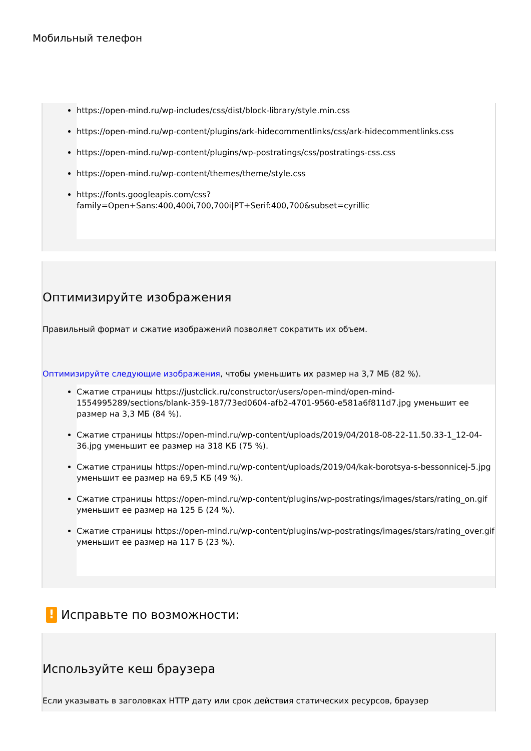Мобильный телефон
https://open-mind.ru/wp-includes/css/dist/block-library/style.min.css
https://open-mind.ru/wp-content/plugins/ark-hidecommentlinks/css/ark-hidecommentlinks.css
https://open-mind.ru/wp-content/plugins/wp-postratings/css/postratings-css.css
https://open-mind.ru/wp-content/themes/theme/style.css
https://fonts.googleapis.com/css?family=Open+Sans:400,400i,700,700i|PT+Serif:400,700&subset=cyrillic
Оптимизируйте изображения
Правильный формат и сжатие изображений позволяет сократить их объем.
Оптимизируйте следующие изображения, чтобы уменьшить их размер на 3,7 МБ (82 %).
Сжатие страницы https://justclick.ru/constructor/users/open-mind/open-mind-1554995289/sections/blank-359-187/73ed0604-afb2-4701-9560-e581a6f811d7.jpg уменьшит ее размер на 3,3 МБ (84 %).
Сжатие страницы https://open-mind.ru/wp-content/uploads/2019/04/2018-08-22-11.50.33-1_12-04-36.jpg уменьшит ее размер на 318 КБ (75 %).
Сжатие страницы https://open-mind.ru/wp-content/uploads/2019/04/kak-borotsya-s-bessonnicej-5.jpg уменьшит ее размер на 69,5 КБ (49 %).
Сжатие страницы https://open-mind.ru/wp-content/plugins/wp-postratings/images/stars/rating_on.gif уменьшит ее размер на 125 Б (24 %).
Сжатие страницы https://open-mind.ru/wp-content/plugins/wp-postratings/images/stars/rating_over.gif уменьшит ее размер на 117 Б (23 %).
! Исправьте по возможности:
Используйте кеш браузера
Если указывать в заголовках HTTP дату или срок действия статических ресурсов, браузер